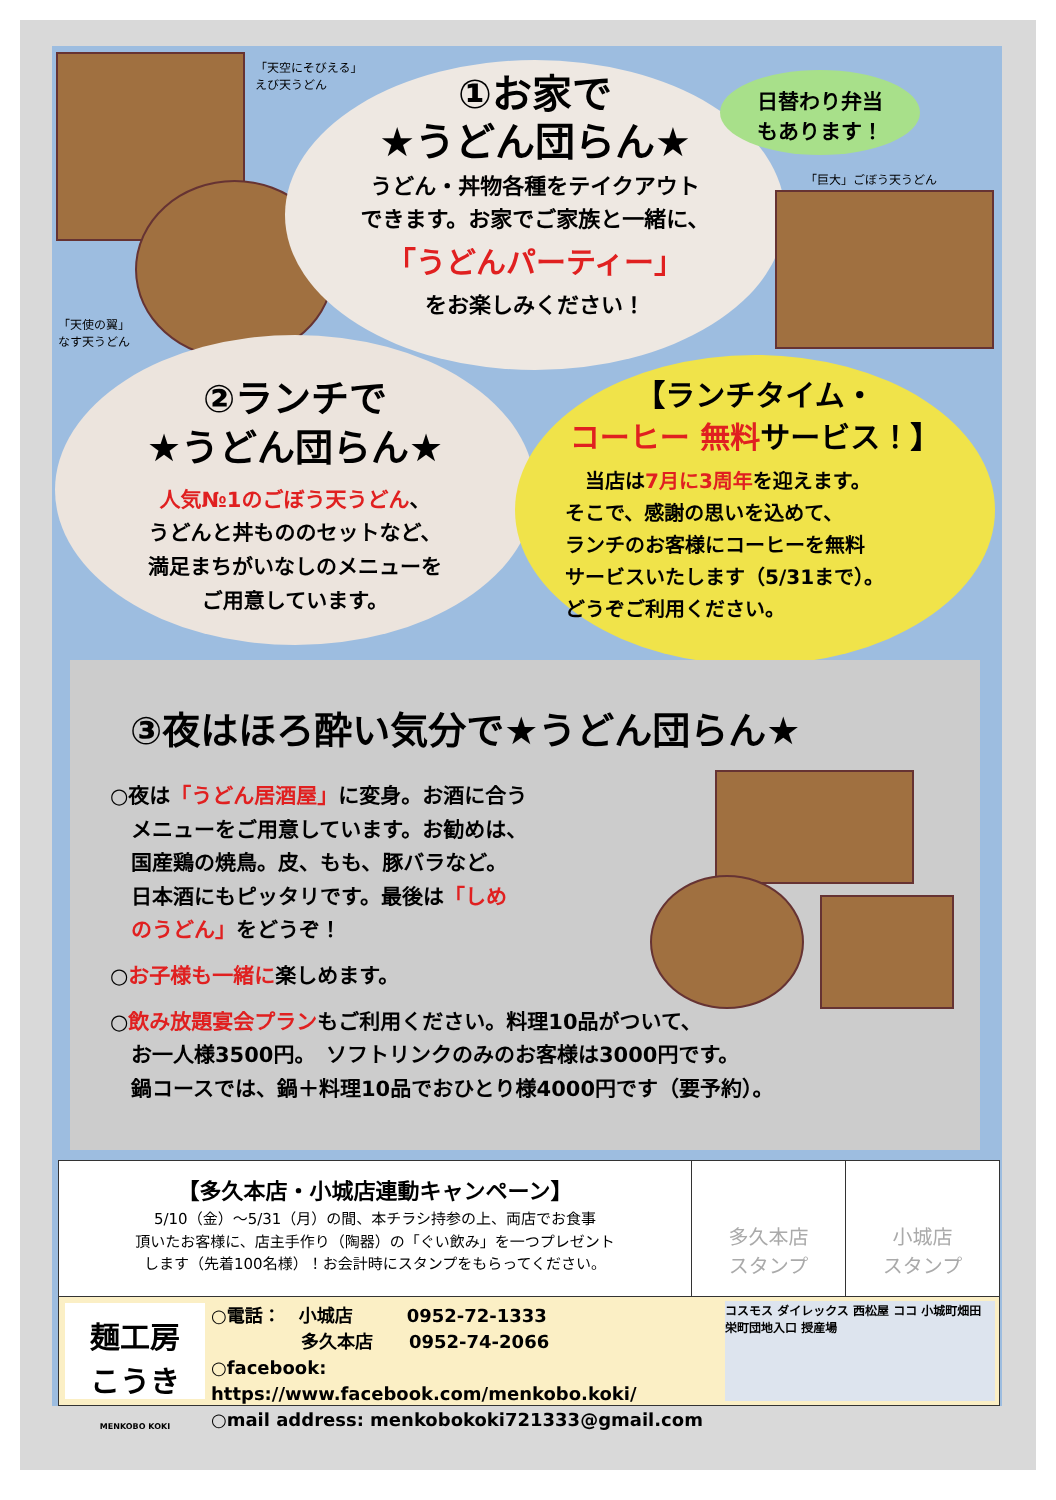「天空にそびえる」
えび天うどん
「天使の翼」
なす天うどん
①お家で
★うどん団らん★
うどん・丼物各種をテイクアウト
できます。お家でご家族と一緒に、
「うどんパーティー」
をお楽しみください！
日替わり弁当
もあります！
「巨大」ごぼう天うどん
②ランチで
★うどん団らん★
人気№1のごぼう天うどん、
うどんと丼もののセットなど、
満足まちがいなしのメニューを
ご用意しています。
【ランチタイム・
コーヒー 無料サービス！】
　当店は7月に3周年を迎えます。
そこで、感謝の思いを込めて、
ランチのお客様にコーヒーを無料
サービスいたします（5/31まで）。
どうぞご利用ください。
③夜はほろ酔い気分で★うどん団らん★
○夜は「うどん居酒屋」に変身。お酒に合う
　メニューをご用意しています。お勧めは、
　国産鶏の焼鳥。皮、もも、豚バラなど。
　日本酒にもピッタリです。最後は「しめ
　のうどん」をどうぞ！
○お子様も一緒に楽しめます。
○飲み放題宴会プランもご利用ください。料理10品がついて、
　お一人様3500円。　ソフトリンクのみのお客様は3000円です。
　鍋コースでは、鍋＋料理10品でおひとり様4000円です（要予約）。
【多久本店・小城店連動キャンペーン】
5/10（金）～5/31（月）の間、本チラシ持参の上、両店でお食事
頂いたお客様に、店主手作り（陶器）の「ぐい飲み」を一つプレゼント
します（先着100名様）！お会計時にスタンプをもらってください。
多久本店
スタンプ
小城店
スタンプ
麺工房
こうき
MENKOBO KOKI
○電話：　小城店　　　0952-72-1333
　　　　　多久本店　　0952-74-2066
○facebook: https://www.facebook.com/menkobo.koki/
○mail address: menkobokoki721333@gmail.com
コスモス ダイレックス 西松屋 ココ 小城町畑田 栄町団地入口 授産場